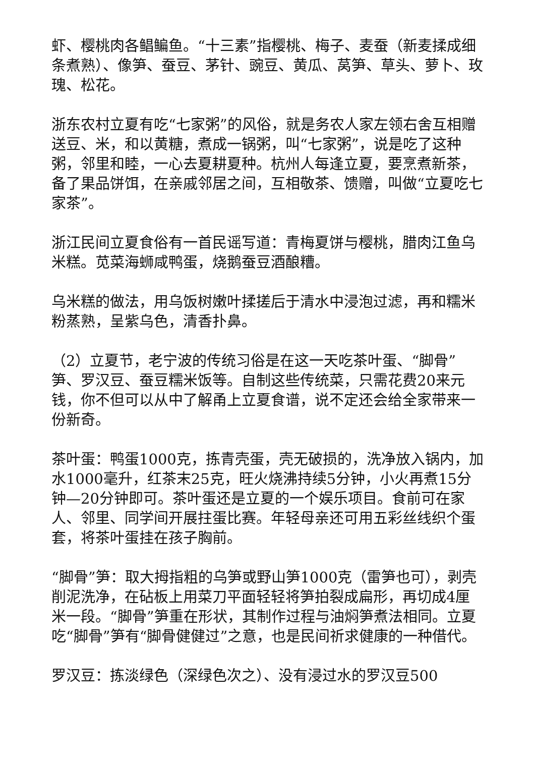虾、樱桃肉各鲳鳊鱼。“十三素”指樱桃、梅子、麦蚕（新麦揉成细条煮熟）、像笋、蚕豆、茅针、豌豆、黄瓜、莴笋、草头、萝卜、玫瑰、松花。
浙东农村立夏有吃“七家粥”的风俗，就是务农人家左领右舍互相赠送豆、米，和以黄糖，煮成一锅粥，叫“七家粥”，说是吃了这种粥，邻里和睦，一心去夏耕夏种。杭州人每逢立夏，要烹煮新茶，备了果品饼饵，在亲戚邻居之间，互相敬茶、馈赠，叫做“立夏吃七家茶”。
浙江民间立夏食俗有一首民谣写道：青梅夏饼与樱桃，腊肉江鱼乌米糕。苋菜海蛳咸鸭蛋，烧鹅蚕豆酒酿糟。
乌米糕的做法，用乌饭树嫩叶揉搓后于清水中浸泡过滤，再和糯米粉蒸熟，呈紫乌色，清香扑鼻。
（2）立夏节，老宁波的传统习俗是在这一天吃茶叶蛋、“脚骨”笋、罗汉豆、蚕豆糯米饭等。自制这些传统菜，只需花费20来元钱，你不但可以从中了解甬上立夏食谱，说不定还会给全家带来一份新奇。
茶叶蛋：鸭蛋1000克，拣青壳蛋，壳无破损的，洗净放入锅内，加水1000毫升，红茶末25克，旺火烧沸持续5分钟，小火再煮15分钟—20分钟即可。茶叶蛋还是立夏的一个娱乐项目。食前可在家人、邻里、同学间开展拄蛋比赛。年轻母亲还可用五彩丝线织个蛋套，将茶叶蛋挂在孩子胸前。
“脚骨”笋：取大拇指粗的乌笋或野山笋1000克（雷笋也可），剥壳削泥洗净，在砧板上用菜刀平面轻轻将笋拍裂成扁形，再切成4厘米一段。“脚骨”笋重在形状，其制作过程与油焖笋煮法相同。立夏吃“脚骨”笋有“脚骨健健过”之意，也是民间祈求健康的一种借代。
罗汉豆：拣淡绿色（深绿色次之）、没有浸过水的罗汉豆500